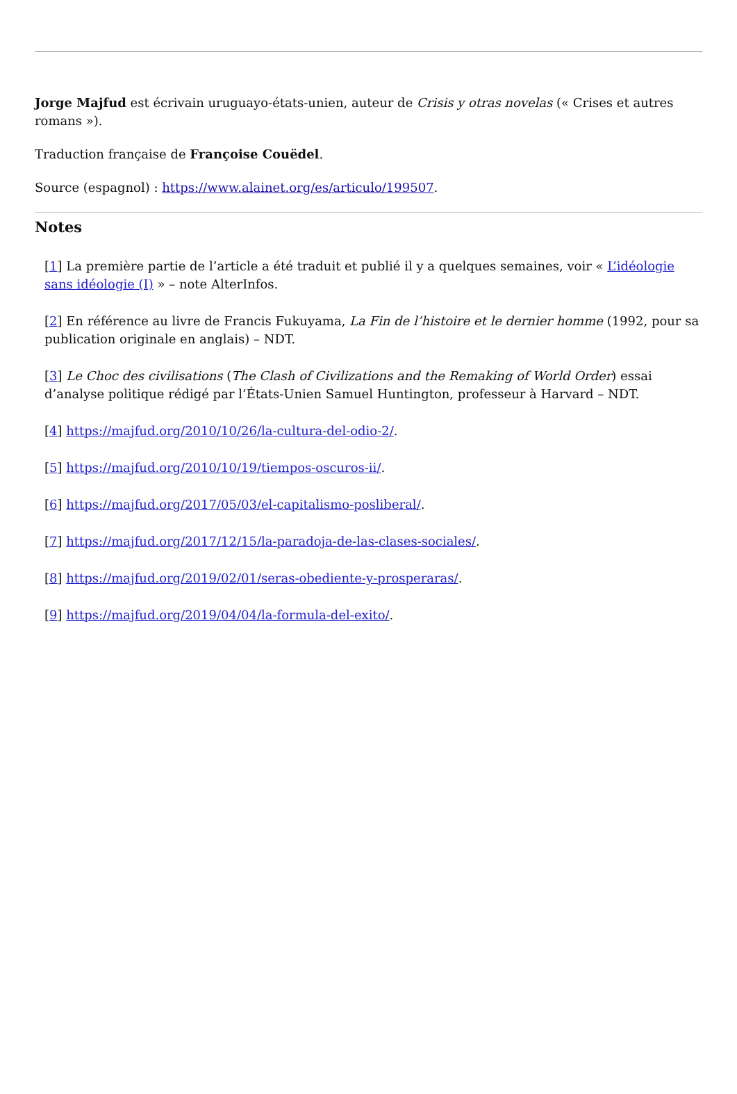Jorge Majfud est écrivain uruguayo-états-unien, auteur de Crisis y otras novelas (« Crises et autres romans »).
Traduction française de Françoise Couëdel.
Source (espagnol) : https://www.alainet.org/es/articulo/199507.
Notes
[1] La première partie de l’article a été traduit et publié il y a quelques semaines, voir « L’idéologie sans idéologie (I) » – note AlterInfos.
[2] En référence au livre de Francis Fukuyama, La Fin de l’histoire et le dernier homme (1992, pour sa publication originale en anglais) – NDT.
[3] Le Choc des civilisations (The Clash of Civilizations and the Remaking of World Order) essai d’analyse politique rédigé par l’États-Unien Samuel Huntington, professeur à Harvard – NDT.
[4] https://majfud.org/2010/10/26/la-cultura-del-odio-2/.
[5] https://majfud.org/2010/10/19/tiempos-oscuros-ii/.
[6] https://majfud.org/2017/05/03/el-capitalismo-posliberal/.
[7] https://majfud.org/2017/12/15/la-paradoja-de-las-clases-sociales/.
[8] https://majfud.org/2019/02/01/seras-obediente-y-prosperaras/.
[9] https://majfud.org/2019/04/04/la-formula-del-exito/.